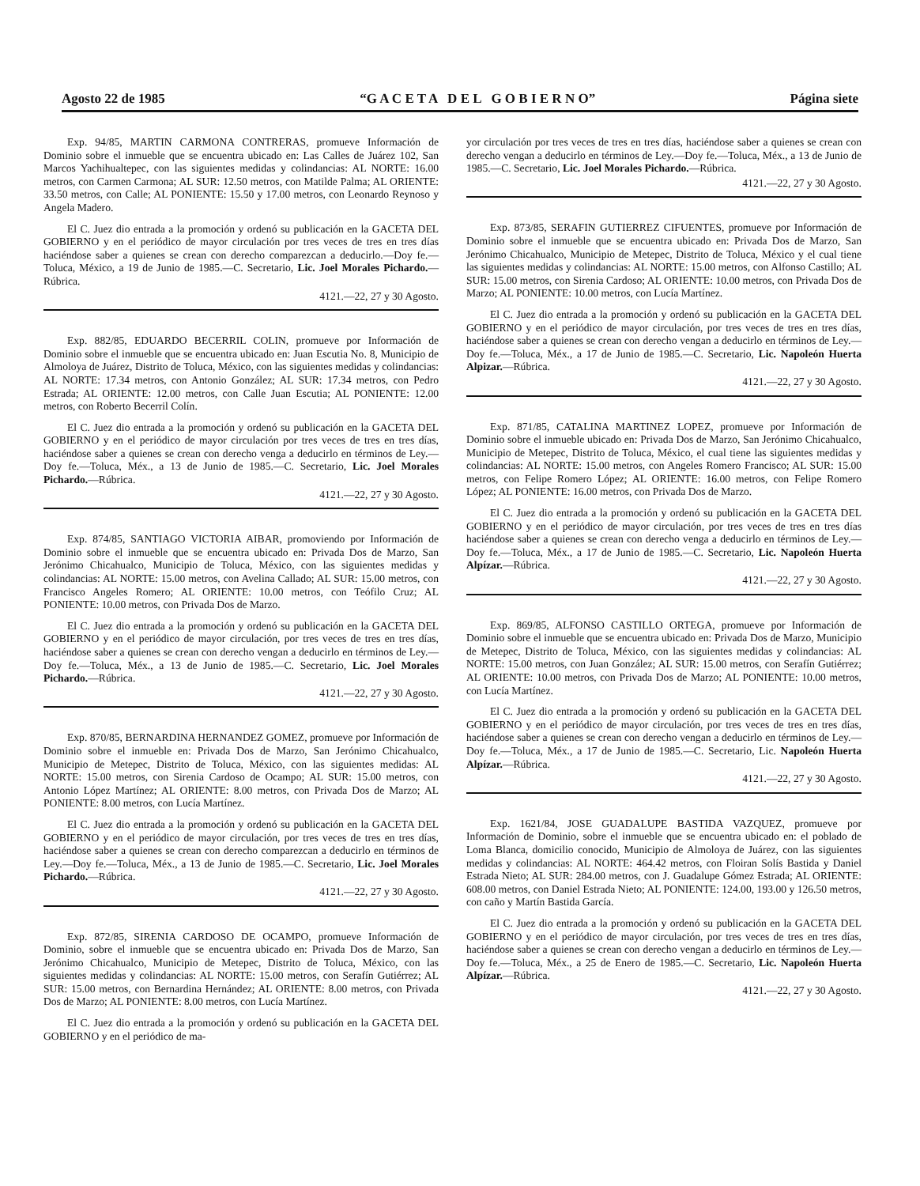Agosto 22 de 1985 “G A C E T A D E L G O B I E R N O” Página siete
Exp. 94/85, MARTIN CARMONA CONTRERAS, promueve Información de Dominio sobre el inmueble que se encuentra ubicado en: Las Calles de Juárez 102, San Marcos Yachihualtepec, con las siguientes medidas y colindancias: AL NORTE: 16.00 metros, con Carmen Carmona; AL SUR: 12.50 metros, con Matilde Palma; AL ORIENTE: 33.50 metros, con Calle; AL PONIENTE: 15.50 y 17.00 metros, con Leonardo Reynoso y Angela Madero.
El C. Juez dio entrada a la promoción y ordenó su publicación en la GACETA DEL GOBIERNO y en el periódico de mayor circulación por tres veces de tres en tres días haciéndose saber a quienes se crean con derecho comparezcan a deducirlo.—Doy fe.—Toluca, México, a 19 de Junio de 1985.—C. Secretario, Lic. Joel Morales Pichardo.—Rúbrica.
4121.—22, 27 y 30 Agosto.
Exp. 882/85, EDUARDO BECERRIL COLIN, promueve por Información de Dominio sobre el inmueble que se encuentra ubicado en: Juan Escutia No. 8, Municipio de Almoloya de Juárez, Distrito de Toluca, México, con las siguientes medidas y colindancias: AL NORTE: 17.34 metros, con Antonio González; AL SUR: 17.34 metros, con Pedro Estrada; AL ORIENTE: 12.00 metros, con Calle Juan Escutia; AL PONIENTE: 12.00 metros, con Roberto Becerril Colín.
El C. Juez dio entrada a la promoción y ordenó su publicación en la GACETA DEL GOBIERNO y en el periódico de mayor circulación por tres veces de tres en tres días, haciéndose saber a quienes se crean con derecho venga a deducirlo en términos de Ley.—Doy fe.—Toluca, Méx., a 13 de Junio de 1985.—C. Secretario, Lic. Joel Morales Pichardo.—Rúbrica.
4121.—22, 27 y 30 Agosto.
Exp. 874/85, SANTIAGO VICTORIA AIBAR, promoviendo por Información de Dominio sobre el inmueble que se encuentra ubicado en: Privada Dos de Marzo, San Jerónimo Chicahualco, Municipio de Toluca, México, con las siguientes medidas y colindancias: AL NORTE: 15.00 metros, con Avelina Callado; AL SUR: 15.00 metros, con Francisco Angeles Romero; AL ORIENTE: 10.00 metros, con Teófilo Cruz; AL PONIENTE: 10.00 metros, con Privada Dos de Marzo.
El C. Juez dio entrada a la promoción y ordenó su publicación en la GACETA DEL GOBIERNO y en el periódico de mayor circulación, por tres veces de tres en tres días, haciéndose saber a quienes se crean con derecho vengan a deducirlo en términos de Ley.—Doy fe.—Toluca, Méx., a 13 de Junio de 1985.—C. Secretario, Lic. Joel Morales Pichardo.—Rúbrica.
4121.—22, 27 y 30 Agosto.
Exp. 870/85, BERNARDINA HERNANDEZ GOMEZ, promueve por Información de Dominio sobre el inmueble en: Privada Dos de Marzo, San Jerónimo Chicahualco, Municipio de Metepec, Distrito de Toluca, México, con las siguientes medidas: AL NORTE: 15.00 metros, con Sirenia Cardoso de Ocampo; AL SUR: 15.00 metros, con Antonio López Martínez; AL ORIENTE: 8.00 metros, con Privada Dos de Marzo; AL PONIENTE: 8.00 metros, con Lucía Martínez.
El C. Juez dio entrada a la promoción y ordenó su publicación en la GACETA DEL GOBIERNO y en el periódico de mayor circulación, por tres veces de tres en tres días, haciéndose saber a quienes se crean con derecho comparezcan a deducirlo en términos de Ley.—Doy fe.—Toluca, Méx., a 13 de Junio de 1985.—C. Secretario, Lic. Joel Morales Pichardo.—Rúbrica.
4121.—22, 27 y 30 Agosto.
Exp. 872/85, SIRENIA CARDOSO DE OCAMPO, promueve Información de Dominio, sobre el inmueble que se encuentra ubicado en: Privada Dos de Marzo, San Jerónimo Chicahualco, Municipio de Metepec, Distrito de Toluca, México, con las siguientes medidas y colindancias: AL NORTE: 15.00 metros, con Serafín Gutiérrez; AL SUR: 15.00 metros, con Bernardina Hernández; AL ORIENTE: 8.00 metros, con Privada Dos de Marzo; AL PONIENTE: 8.00 metros, con Lucía Martínez.
El C. Juez dio entrada a la promoción y ordenó su publicación en la GACETA DEL GOBIERNO y en el periódico de ma-
yor circulación por tres veces de tres en tres días, haciéndose saber a quienes se crean con derecho vengan a deducirlo en términos de Ley.—Doy fe.—Toluca, Méx., a 13 de Junio de 1985.—C. Secretario, Lic. Joel Morales Pichardo.—Rúbrica.
4121.—22, 27 y 30 Agosto.
Exp. 873/85, SERAFIN GUTIERREZ CIFUENTES, promueve por Información de Dominio sobre el inmueble que se encuentra ubicado en: Privada Dos de Marzo, San Jerónimo Chicahualco, Municipio de Metepec, Distrito de Toluca, México y el cual tiene las siguientes medidas y colindancias: AL NORTE: 15.00 metros, con Alfonso Castillo; AL SUR: 15.00 metros, con Sirenia Cardoso; AL ORIENTE: 10.00 metros, con Privada Dos de Marzo; AL PONIENTE: 10.00 metros, con Lucía Martínez.
El C. Juez dio entrada a la promoción y ordenó su publicación en la GACETA DEL GOBIERNO y en el periódico de mayor circulación, por tres veces de tres en tres días, haciéndose saber a quienes se crean con derecho vengan a deducirlo en términos de Ley.—Doy fe.—Toluca, Méx., a 17 de Junio de 1985.—C. Secretario, Lic. Napoleón Huerta Alpizar.—Rúbrica.
4121.—22, 27 y 30 Agosto.
Exp. 871/85, CATALINA MARTINEZ LOPEZ, promueve por Información de Dominio sobre el inmueble ubicado en: Privada Dos de Marzo, San Jerónimo Chicahualco, Municipio de Metepec, Distrito de Toluca, México, el cual tiene las siguientes medidas y colindancias: AL NORTE: 15.00 metros, con Angeles Romero Francisco; AL SUR: 15.00 metros, con Felipe Romero López; AL ORIENTE: 16.00 metros, con Felipe Romero López; AL PONIENTE: 16.00 metros, con Privada Dos de Marzo.
El C. Juez dio entrada a la promoción y ordenó su publicación en la GACETA DEL GOBIERNO y en el periódico de mayor circulación, por tres veces de tres en tres días haciéndose saber a quienes se crean con derecho venga a deducirlo en términos de Ley.—Doy fe.—Toluca, Méx., a 17 de Junio de 1985.—C. Secretario, Lic. Napoleón Huerta Alpízar.—Rúbrica.
4121.—22, 27 y 30 Agosto.
Exp. 869/85, ALFONSO CASTILLO ORTEGA, promueve por Información de Dominio sobre el inmueble que se encuentra ubicado en: Privada Dos de Marzo, Municipio de Metepec, Distrito de Toluca, México, con las siguientes medidas y colindancias: AL NORTE: 15.00 metros, con Juan González; AL SUR: 15.00 metros, con Serafín Gutiérrez; AL ORIENTE: 10.00 metros, con Privada Dos de Marzo; AL PONIENTE: 10.00 metros, con Lucía Martínez.
El C. Juez dio entrada a la promoción y ordenó su publicación en la GACETA DEL GOBIERNO y en el periódico de mayor circulación, por tres veces de tres en tres días, haciéndose saber a quienes se crean con derecho vengan a deducirlo en términos de Ley.—Doy fe.—Toluca, Méx., a 17 de Junio de 1985.—C. Secretario, Lic. Napoleón Huerta Alpízar.—Rúbrica.
4121.—22, 27 y 30 Agosto.
Exp. 1621/84, JOSE GUADALUPE BASTIDA VAZQUEZ, promueve por Información de Dominio, sobre el inmueble que se encuentra ubicado en: el poblado de Loma Blanca, domicilio conocido, Municipio de Almoloya de Juárez, con las siguientes medidas y colindancias: AL NORTE: 464.42 metros, con Floiran Solís Bastida y Daniel Estrada Nieto; AL SUR: 284.00 metros, con J. Guadalupe Gómez Estrada; AL ORIENTE: 608.00 metros, con Daniel Estrada Nieto; AL PONIENTE: 124.00, 193.00 y 126.50 metros, con caño y Martín Bastida García.
El C. Juez dio entrada a la promoción y ordenó su publicación en la GACETA DEL GOBIERNO y en el periódico de mayor circulación, por tres veces de tres en tres días, haciéndose saber a quienes se crean con derecho vengan a deducirlo en términos de Ley.—Doy fe.—Toluca, Méx., a 25 de Enero de 1985.—C. Secretario, Lic. Napoleón Huerta Alpízar.—Rúbrica.
4121.—22, 27 y 30 Agosto.